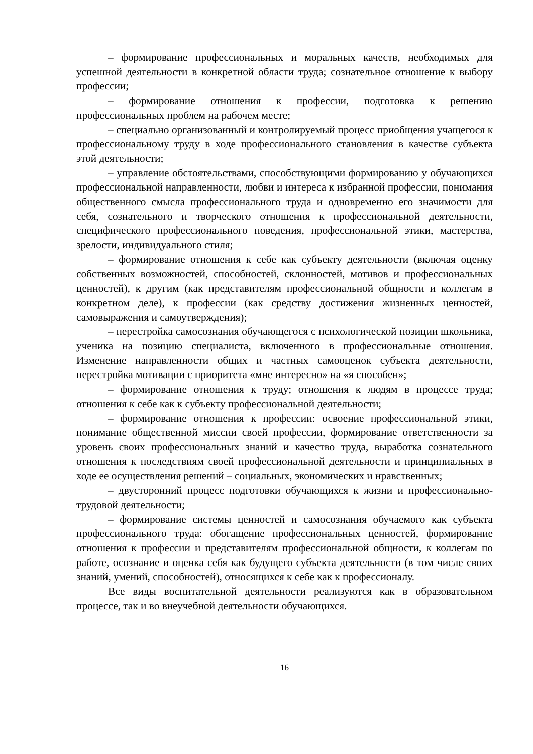– формирование профессиональных и моральных качеств, необходимых для успешной деятельности в конкретной области труда; сознательное отношение к выбору профессии;
– формирование отношения к профессии, подготовка к решению профессиональных проблем на рабочем месте;
– специально организованный и контролируемый процесс приобщения учащегося к профессиональному труду в ходе профессионального становления в качестве субъекта этой деятельности;
– управление обстоятельствами, способствующими формированию у обучающихся профессиональной направленности, любви и интереса к избранной профессии, понимания общественного смысла профессионального труда и одновременно его значимости для себя, сознательного и творческого отношения к профессиональной деятельности, специфического профессионального поведения, профессиональной этики, мастерства, зрелости, индивидуального стиля;
– формирование отношения к себе как субъекту деятельности (включая оценку собственных возможностей, способностей, склонностей, мотивов и профессиональных ценностей), к другим (как представителям профессиональной общности и коллегам в конкретном деле), к профессии (как средству достижения жизненных ценностей, самовыражения и самоутверждения);
– перестройка самосознания обучающегося с психологической позиции школьника, ученика на позицию специалиста, включенного в профессиональные отношения. Изменение направленности общих и частных самооценок субъекта деятельности, перестройка мотивации с приоритета «мне интересно» на «я способен»;
– формирование отношения к труду; отношения к людям в процессе труда; отношения к себе как к субъекту профессиональной деятельности;
– формирование отношения к профессии: освоение профессиональной этики, понимание общественной миссии своей профессии, формирование ответственности за уровень своих профессиональных знаний и качество труда, выработка сознательного отношения к последствиям своей профессиональной деятельности и принципиальных в ходе ее осуществления решений – социальных, экономических и нравственных;
– двусторонний процесс подготовки обучающихся к жизни и профессионально-трудовой деятельности;
– формирование системы ценностей и самосознания обучаемого как субъекта профессионального труда: обогащение профессиональных ценностей, формирование отношения к профессии и представителям профессиональной общности, к коллегам по работе, осознание и оценка себя как будущего субъекта деятельности (в том числе своих знаний, умений, способностей), относящихся к себе как к профессионалу.
Все виды воспитательной деятельности реализуются как в образовательном процессе, так и во внеучебной деятельности обучающихся.
16